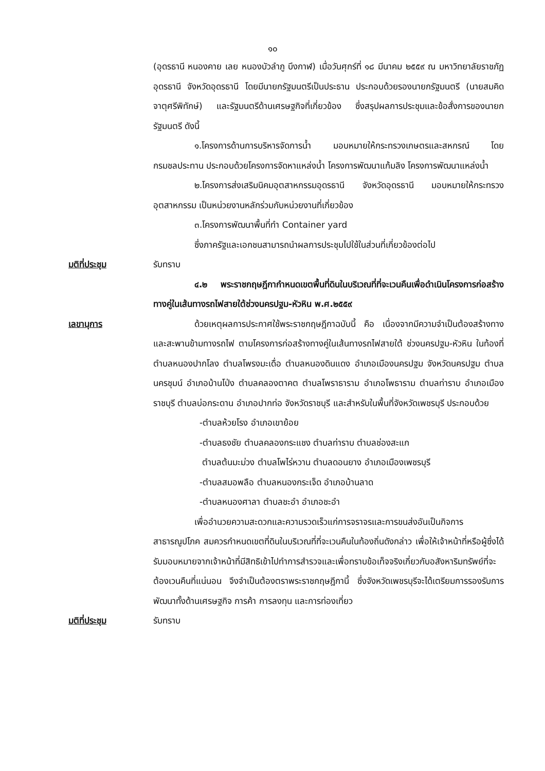๑๐
(อุดรธานี หนองคาย เลย หนองบัวลำภู บึงกาฬ) เมื่อวันศุกร์ที่ ๑๘ มีนาคม ๒๕๕๙ ณ มหาวิทยาลัยราชภัฏอุดรธานี จังหวัดอุดรธานี โดยมีนายกรัฐมนตรีเป็นประธาน ประกอบด้วยรองนายกรัฐมนตรี (นายสมคิด จาตุศรีพิทักษ์) และรัฐมนตรีด้านเศรษฐกิจที่เกี่ยวข้อง ซึ่งสรุปผลการประชุมและข้อสั่งการของนายกรัฐมนตรี ดังนี้
๑.โครงการด้านการบริหารจัดการน้ำ มอบหมายให้กระทรวงเกษตรและสหกรณ์ โดยกรมชลประทาน ประกอบด้วยโครงการจัดหาแหล่งน้ำ โครงการพัฒนาแก้มลิง โครงการพัฒนาแหล่งน้ำ
๒.โครงการส่งเสริมนิคมอุตสาหกรรมอุดรธานี จังหวัดอุดรธานี มอบหมายให้กระทรวงอุตสาหกรรม เป็นหน่วยงานหลักร่วมกับหน่วยงานที่เกี่ยวข้อง
๓.โครงการพัฒนาพื้นที่ทำ Container yard
ซึ่งภาครัฐและเอกชนสามารถนำผลการประชุมไปใช้ในส่วนที่เกี่ยวข้องต่อไป
มติที่ประชุม
รับทราบ
๔.๒ พระราชกฤษฎีกากำหนดเขตพื้นที่ดินในบริเวณที่ที่จะเวนคืนเพื่อดำเนินโครงการก่อสร้างทางคู่ในเส้นทางรถไฟสายใต้ช่วงนครปฐม-หัวหิน พ.ศ.๒๕๕๙
เลขานุการ
ด้วยเหตุผลการประกาศใช้พระราชกฤษฎีกาฉบับนี้ คือ เนื่องจากมีความจำเป็นต้องสร้างทางและสะพานข้ามทางรถไฟ ตามโครงการก่อสร้างทางคู่ในเส้นทางรถไฟสายใต้ ช่วงนครปฐม-หัวหิน ในท้องที่ตำบลหนองปากโลง ตำบลโพรงมะเดื่อ ตำบลหนองดินแดง อำเภอเมืองนครปฐม จังหวัดนครปฐม ตำบลนครชุมน์ อำเภอบ้านโป่ง ตำบลคลองตาคต ตำบลโพราธาราม อำเภอโพธาราม ตำบลท่าราบ อำเภอเมืองราชบุรี ตำบลบ่อกระดาน อำเภอปากท่อ จังหวัดราชบุรี และสำหรับในพื้นที่จังหวัดเพชรบุรี ประกอบด้วย
-ตำบลห้วยโรง อำเภอเขาย้อย
-ตำบลธงชัย ตำบลคลองกระแชง ตำบลท่าราบ ตำบลช่องสะแก
ตำบลต้นมะม่วง ตำบลโพไร่หวาน ตำบลดอนยาง อำเภอเมืองเพชรบุรี
-ตำบลสมอพลือ ตำบลหนองกระเจ็ด อำเภอบ้านลาด
-ตำบลหนองศาลา ตำบลชะอำ อำเภอชะอำ
เพื่ออำนวยความสะดวกและความรวดเร็วแก่การจราจรและการขนส่งอันเป็นกิจการสาธารณูปโภค สมควรกำหนดเขตที่ดินในบริเวณที่ที่จะเวนคืนในท้องถิ่นดังกล่าว เพื่อให้เจ้าหน้าที่หรือผู้ซึ่งได้รับมอบหมายจากเจ้าหน้าที่มีสิทธิเข้าไปทำการสำรวจและเพื่อทราบข้อเท็จจริงเกี่ยวกับอสังหาริมทรัพย์ที่จะต้องเวนคืนที่แน่นอน จึงจำเป็นต้องตราพระราชกฤษฎีกานี้ ซึ่งจังหวัดเพชรบุรีจะได้เตรียมการรองรับการพัฒนาทั้งด้านเศรษฐกิจ การค้า การลงทุน และการท่องเที่ยว
มติที่ประชุม
รับทราบ